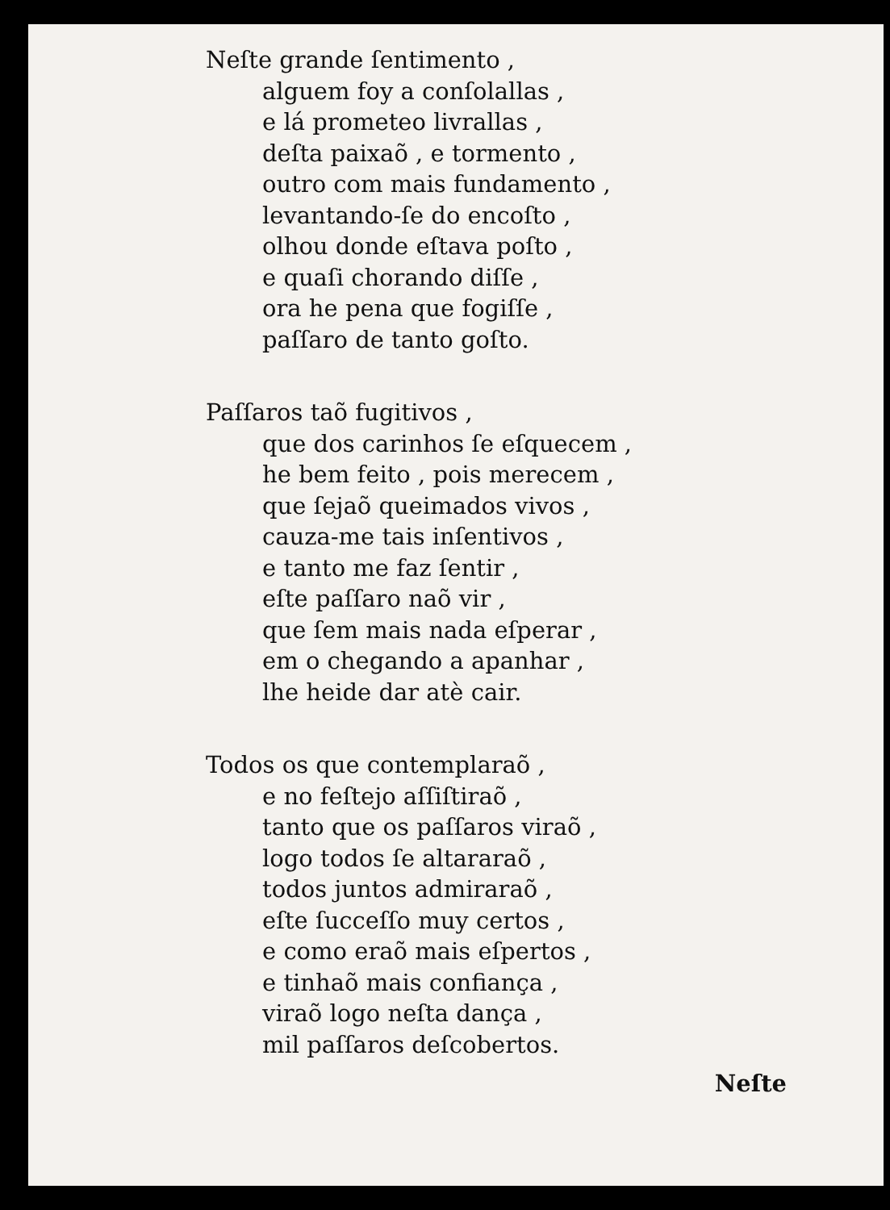Neſte grande ſentimento ,
alguem foy a conſolallas ,
e lá prometeo livrallas ,
deſta paixaõ , e tormento ,
outro com mais fundamento ,
levantando-ſe do encoſto ,
olhou donde eſtava poſto ,
e quaſi chorando diſſe ,
ora he pena que fogiſſe ,
paſſaro de tanto goſto.
Paſſaros taõ fugitivos ,
que dos carinhos ſe eſquecem ,
he bem feito , pois merecem ,
que ſejaõ queimados vivos ,
cauza-me tais inſentivos ,
e tanto me faz ſentir ,
eſte paſſaro naõ vir ,
que ſem mais nada eſperar ,
em o chegando a apanhar ,
lhe heide dar atè cair.
Todos os que contemplaraõ ,
e no feſtejo aſſiſtiraõ ,
tanto que os paſſaros viraõ ,
logo todos ſe altararaõ ,
todos juntos admiraraõ ,
eſte ſucceſſo muy certos ,
e como eraõ mais eſpertos ,
e tinhaõ mais confiança ,
viraõ logo neſta dança ,
mil paſſaros deſcobertos.
Neſte